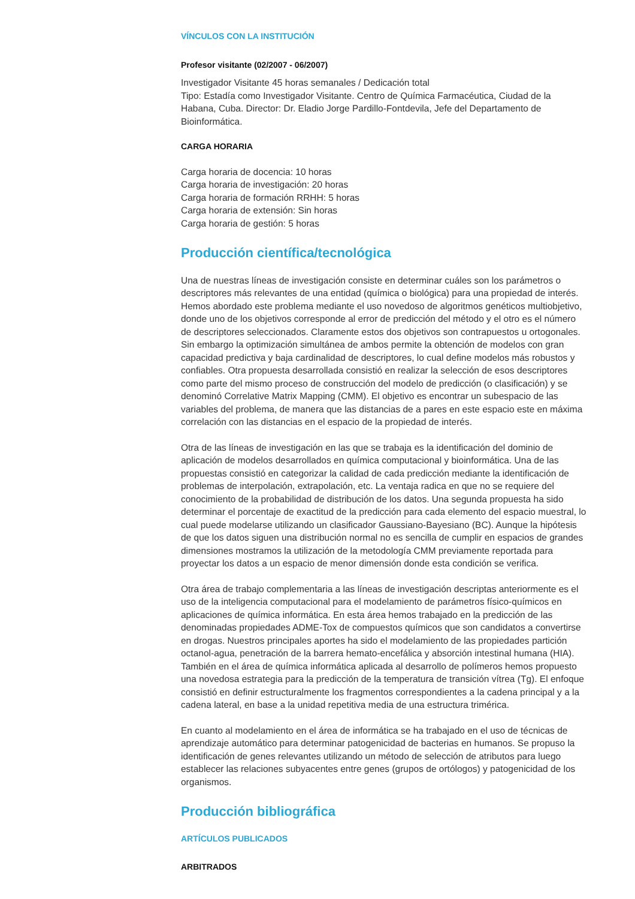VÍNCULOS CON LA INSTITUCIÓN
Profesor visitante (02/2007 - 06/2007)
Investigador Visitante 45 horas semanales / Dedicación total
Tipo: Estadía como Investigador Visitante. Centro de Química Farmacéutica, Ciudad de la Habana, Cuba. Director: Dr. Eladio Jorge Pardillo-Fontdevila, Jefe del Departamento de Bioinformática.
CARGA HORARIA
Carga horaria de docencia: 10 horas
Carga horaria de investigación: 20 horas
Carga horaria de formación RRHH: 5 horas
Carga horaria de extensión: Sin horas
Carga horaria de gestión: 5 horas
Producción científica/tecnológica
Una de nuestras líneas de investigación consiste en determinar cuáles son los parámetros o descriptores más relevantes de una entidad (química o biológica) para una propiedad de interés. Hemos abordado este problema mediante el uso novedoso de algoritmos genéticos multiobjetivo, donde uno de los objetivos corresponde al error de predicción del método y el otro es el número de descriptores seleccionados. Claramente estos dos objetivos son contrapuestos u ortogonales. Sin embargo la optimización simultánea de ambos permite la obtención de modelos con gran capacidad predictiva y baja cardinalidad de descriptores, lo cual define modelos más robustos y confiables. Otra propuesta desarrollada consistió en realizar la selección de esos descriptores como parte del mismo proceso de construcción del modelo de predicción (o clasificación) y se denominó Correlative Matrix Mapping (CMM). El objetivo es encontrar un subespacio de las variables del problema, de manera que las distancias de a pares en este espacio este en máxima correlación con las distancias en el espacio de la propiedad de interés.
Otra de las líneas de investigación en las que se trabaja es la identificación del dominio de aplicación de modelos desarrollados en química computacional y bioinformática. Una de las propuestas consistió en categorizar la calidad de cada predicción mediante la identificación de problemas de interpolación, extrapolación, etc. La ventaja radica en que no se requiere del conocimiento de la probabilidad de distribución de los datos. Una segunda propuesta ha sido determinar el porcentaje de exactitud de la predicción para cada elemento del espacio muestral, lo cual puede modelarse utilizando un clasificador Gaussiano-Bayesiano (BC). Aunque la hipótesis de que los datos siguen una distribución normal no es sencilla de cumplir en espacios de grandes dimensiones mostramos la utilización de la metodología CMM previamente reportada para proyectar los datos a un espacio de menor dimensión donde esta condición se verifica.
Otra área de trabajo complementaria a las líneas de investigación descriptas anteriormente es el uso de la inteligencia computacional para el modelamiento de parámetros físico-químicos en aplicaciones de química informática. En esta área hemos trabajado en la predicción de las denominadas propiedades ADME-Tox de compuestos químicos que son candidatos a convertirse en drogas. Nuestros principales aportes ha sido el modelamiento de las propiedades partición octanol-agua, penetración de la barrera hemato-encefálica y absorción intestinal humana (HIA). También en el área de química informática aplicada al desarrollo de polímeros hemos propuesto una novedosa estrategia para la predicción de la temperatura de transición vítrea (Tg). El enfoque consistió en definir estructuralmente los fragmentos correspondientes a la cadena principal y a la cadena lateral, en base a la unidad repetitiva media de una estructura trimérica.
En cuanto al modelamiento en el área de informática se ha trabajado en el uso de técnicas de aprendizaje automático para determinar patogenicidad de bacterias en humanos. Se propuso la identificación de genes relevantes utilizando un método de selección de atributos para luego establecer las relaciones subyacentes entre genes (grupos de ortólogos) y patogenicidad de los organismos.
Producción bibliográfica
ARTÍCULOS PUBLICADOS
ARBITRADOS